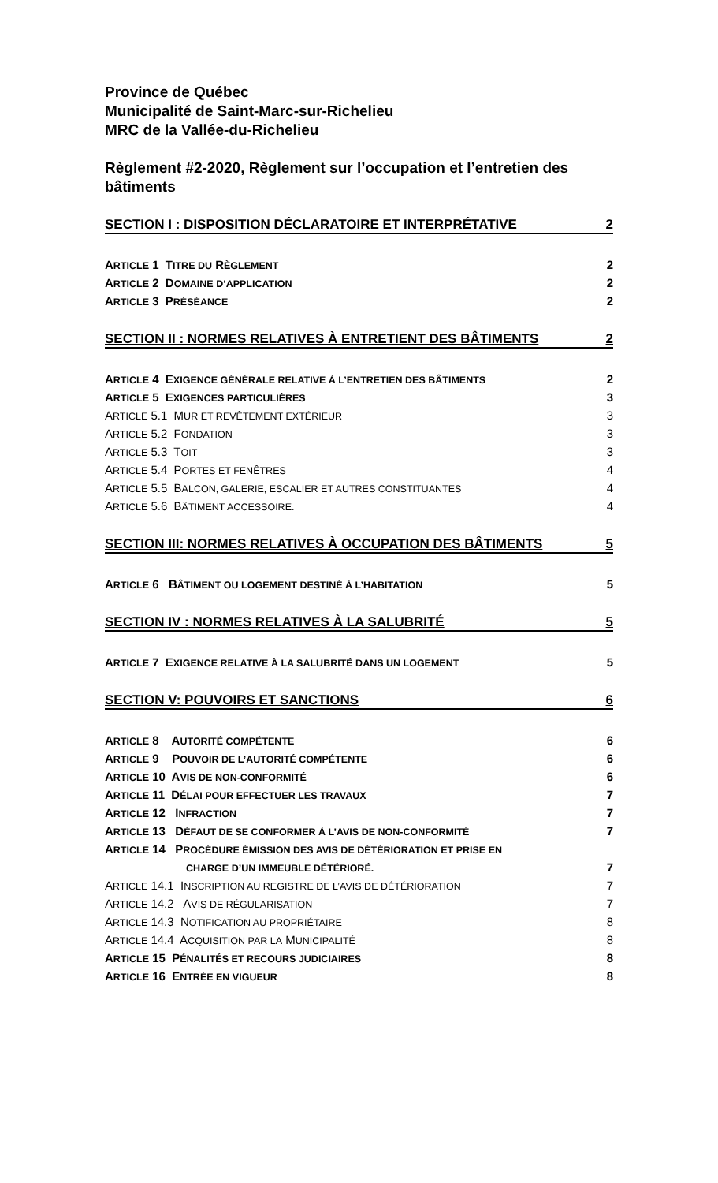Province de Québec
Municipalité de Saint-Marc-sur-Richelieu
MRC de la Vallée-du-Richelieu
Règlement #2-2020, Règlement sur l’occupation et l’entretien des bâtiments
SECTION I : DISPOSITION DÉCLARATOIRE ET INTERPRÉTATIVE 2
ARTICLE 1 TITRE DU RÈGLEMENT 2
ARTICLE 2 DOMAINE D’APPLICATION 2
ARTICLE 3 PRÉSÉANCE 2
SECTION II : NORMES RELATIVES À ENTRETIENT DES BÂTIMENTS 2
ARTICLE 4 EXIGENCE GÉNÉRALE RELATIVE À L’ENTRETIEN DES BÂTIMENTS 2
ARTICLE 5 EXIGENCES PARTICULIÈRES 3
ARTICLE 5.1 MUR ET REVÊTEMENT EXTÉRIEUR 3
ARTICLE 5.2 FONDATION 3
ARTICLE 5.3 TOIT 3
ARTICLE 5.4 PORTES ET FENÊTRES 4
ARTICLE 5.5 BALCON, GALERIE, ESCALIER ET AUTRES CONSTITUANTES 4
ARTICLE 5.6 BÂTIMENT ACCESSOIRE. 4
SECTION III: NORMES RELATIVES À OCCUPATION DES BÂTIMENTS 5
ARTICLE 6 BÂTIMENT OU LOGEMENT DESTINÉ À L’HABITATION 5
SECTION IV : NORMES RELATIVES À LA SALUBRITÉ 5
ARTICLE 7 EXIGENCE RELATIVE À LA SALUBRITÉ DANS UN LOGEMENT 5
SECTION V: POUVOIRS ET SANCTIONS 6
ARTICLE 8 AUTORITÉ COMPÉTENTE 6
ARTICLE 9 POUVOIR DE L’AUTORITÉ COMPÉTENTE 6
ARTICLE 10 AVIS DE NON-CONFORMITÉ 6
ARTICLE 11 DÉLAI POUR EFFECTUER LES TRAVAUX 7
ARTICLE 12 INFRACTION 7
ARTICLE 13 DÉFAUT DE SE CONFORMER À L’AVIS DE NON-CONFORMITÉ 7
ARTICLE 14 PROCÉDURE ÉMISSION DES AVIS DE DÉTÉRIORATION ET PRISE EN
CHARGE D’UN IMMEUBLE DÉTÉRIORÉ. 7
ARTICLE 14.1 INSCRIPTION AU REGISTRE DE L’AVIS DE DÉTÉRIORATION 7
ARTICLE 14.2 AVIS DE RÉGULARISATION 7
ARTICLE 14.3 NOTIFICATION AU PROPRIÉTAIRE 8
ARTICLE 14.4 ACQUISITION PAR LA MUNICIPALITÉ 8
ARTICLE 15 PÉNALITÉS ET RECOURS JUDICIAIRES 8
ARTICLE 16 ENTRÉE EN VIGUEUR 8